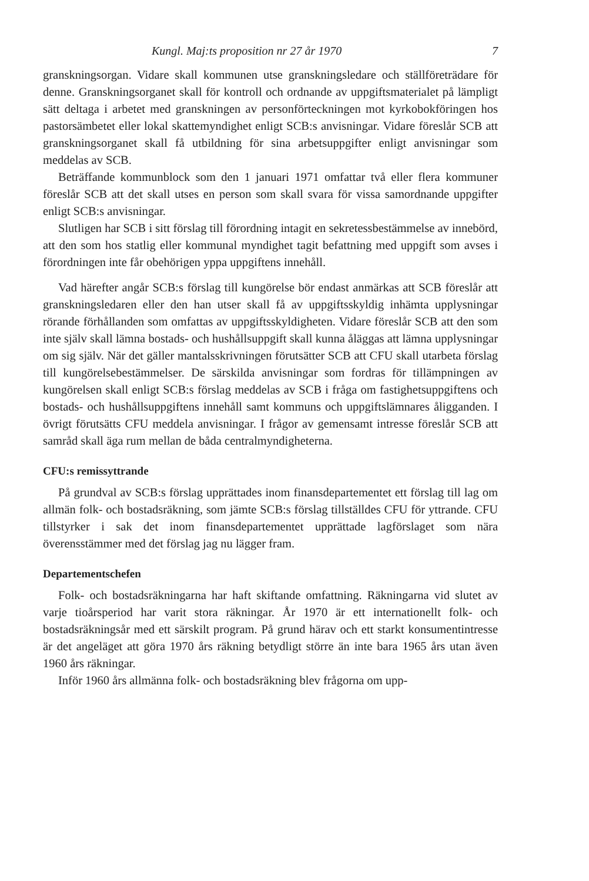Kungl. Maj:ts proposition nr 27 år 1970 7
granskningsorgan. Vidare skall kommunen utse granskningsledare och ställföreträdare för denne. Granskningsorganet skall för kontroll och ordnande av uppgiftsmaterialet på lämpligt sätt deltaga i arbetet med granskningen av personförteckningen mot kyrkobokföringen hos pastorsämbetet eller lokal skattemyndighet enligt SCB:s anvisningar. Vidare föreslår SCB att granskningsorganet skall få utbildning för sina arbetsuppgifter enligt anvisningar som meddelas av SCB.
Beträffande kommunblock som den 1 januari 1971 omfattar två eller flera kommuner föreslår SCB att det skall utses en person som skall svara för vissa samordnande uppgifter enligt SCB:s anvisningar.
Slutligen har SCB i sitt förslag till förordning intagit en sekretessbestämmelse av innebörd, att den som hos statlig eller kommunal myndighet tagit befattning med uppgift som avses i förordningen inte får obehörigen yppa uppgiftens innehåll.
Vad härefter angår SCB:s förslag till kungörelse bör endast anmärkas att SCB föreslår att granskningsledaren eller den han utser skall få av uppgiftsskyldig inhämta upplysningar rörande förhållanden som omfattas av uppgiftsskyldigheten. Vidare föreslår SCB att den som inte själv skall lämna bostads- och hushållsuppgift skall kunna åläggas att lämna upplysningar om sig själv. När det gäller mantalsskrivningen förutsätter SCB att CFU skall utarbeta förslag till kungörelsebestämmelser. De särskilda anvisningar som fordras för tillämpningen av kungörelsen skall enligt SCB:s förslag meddelas av SCB i fråga om fastighetsuppgiftens och bostads- och hushållsuppgiftens innehåll samt kommuns och uppgiftslämnares åligganden. I övrigt förutsätts CFU meddela anvisningar. I frågor av gemensamt intresse föreslår SCB att samråd skall äga rum mellan de båda centralmyndigheterna.
CFU:s remissyttrande
På grundval av SCB:s förslag upprättades inom finansdepartementet ett förslag till lag om allmän folk- och bostadsräkning, som jämte SCB:s förslag tillställdes CFU för yttrande. CFU tillstyrker i sak det inom finansdepartementet upprättade lagförslaget som nära överensstämmer med det förslag jag nu lägger fram.
Departementschefen
Folk- och bostadsräkningarna har haft skiftande omfattning. Räkningarna vid slutet av varje tioårsperiod har varit stora räkningar. År 1970 är ett internationellt folk- och bostadsräkningsår med ett särskilt program. På grund härav och ett starkt konsumentintresse är det angeläget att göra 1970 års räkning betydligt större än inte bara 1965 års utan även 1960 års räkningar.
Inför 1960 års allmänna folk- och bostadsräkning blev frågorna om upp-